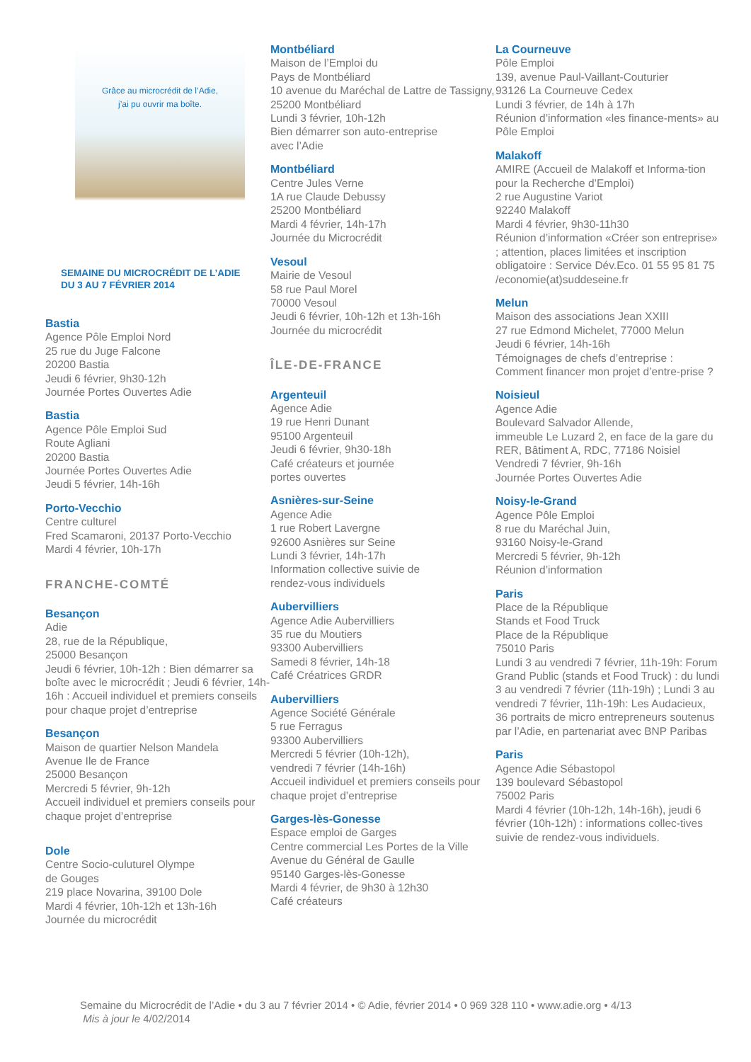Grâce au microcrédit de l’Adie,
j’ai pu ouvrir ma boîte.
SEMAINE DU MICROCRÉDIT DE L’ADIE
DU 3 AU 7 FÉVRIER 2014
Bastia
Agence Pôle Emploi Nord
25 rue du Juge Falcone
20200 Bastia
Jeudi 6 février, 9h30-12h
Journée Portes Ouvertes Adie
Bastia
Agence Pôle Emploi Sud
Route Agliani
20200 Bastia
Journée Portes Ouvertes Adie
Jeudi 5 février, 14h-16h
Porto-Vecchio
Centre culturel
Fred Scamaroni, 20137 Porto-Vecchio
Mardi 4 février, 10h-17h
FRANCHE-COMTÉ
Besançon
Adie
28, rue de la République,
25000 Besançon
Jeudi 6 février, 10h-12h : Bien démarrer sa boîte avec le microcrédit ; Jeudi 6 février, 14h-16h : Accueil individuel et premiers conseils pour chaque projet d’entreprise
Besançon
Maison de quartier Nelson Mandela
Avenue Ile de France
25000 Besançon
Mercredi 5 février, 9h-12h
Accueil individuel et premiers conseils pour chaque projet d’entreprise
Dole
Centre Socio-culuturel Olympe
de Gouges
219 place Novarina, 39100 Dole
Mardi 4 février, 10h-12h et 13h-16h
Journée du microcrédit
Montbéliard
Maison de l’Emploi du
Pays de Montbéliard
10 avenue du Maréchal de Lattre de Tassigny, 25200 Montbéliard
Lundi 3 février, 10h-12h
Bien démarrer son auto-entreprise
avec l’Adie
Montbéliard
Centre Jules Verne
1A rue Claude Debussy
25200 Montbéliard
Mardi 4 février, 14h-17h
Journée du Microcrédit
Vesoul
Mairie de Vesoul
58 rue Paul Morel
70000 Vesoul
Jeudi 6 février, 10h-12h et 13h-16h
Journée du microcrédit
ÎLE-DE-FRANCE
Argenteuil
Agence Adie
19 rue Henri Dunant
95100 Argenteuil
Jeudi 6 février, 9h30-18h
Café créateurs et journée
portes ouvertes
Asnières-sur-Seine
Agence Adie
1 rue Robert Lavergne
92600 Asnières sur Seine
Lundi 3 février, 14h-17h
Information collective suivie de
rendez-vous individuels
Aubervilliers
Agence Adie Aubervilliers
35 rue du Moutiers
93300 Aubervilliers
Samedi 8 février, 14h-18
Café Créatrices GRDR
Aubervilliers
Agence Société Générale
5 rue Ferragus
93300 Aubervilliers
Mercredi 5 février (10h-12h),
vendredi 7 février (14h-16h)
Accueil individuel et premiers conseils pour chaque projet d’entreprise
Garges-lès-Gonesse
Espace emploi de Garges
Centre commercial Les Portes de la Ville
Avenue du Général de Gaulle
95140 Garges-lès-Gonesse
Mardi 4 février, de 9h30 à 12h30
Café créateurs
La Courneuve
Pôle Emploi
139, avenue Paul-Vaillant-Couturier
93126 La Courneuve Cedex
Lundi 3 février, de 14h à 17h
Réunion d’information «les finance-ments» au Pôle Emploi
Malakoff
AMIRE (Accueil de Malakoff et Informa-tion pour la Recherche d’Emploi)
2 rue Augustine Variot
92240 Malakoff
Mardi 4 février, 9h30-11h30
Réunion d’information «Créer son entreprise» ; attention, places limitées et inscription obligatoire : Service Dév.Eco. 01 55 95 81 75 /economie(at)suddeseine.fr
Melun
Maison des associations Jean XXIII
27 rue Edmond Michelet, 77000 Melun
Jeudi 6 février, 14h-16h
Témoignages de chefs d’entreprise : Comment financer mon projet d’entre-prise ?
Noisieul
Agence Adie
Boulevard Salvador Allende,
immeuble Le Luzard 2, en face de la gare du RER, Bâtiment A, RDC, 77186 Noisiel
Vendredi 7 février, 9h-16h
Journée Portes Ouvertes Adie
Noisy-le-Grand
Agence Pôle Emploi
8 rue du Maréchal Juin,
93160 Noisy-le-Grand
Mercredi 5 février, 9h-12h
Réunion d’information
Paris
Place de la République
Stands et Food Truck
Place de la République
75010 Paris
Lundi 3 au vendredi 7 février, 11h-19h: Forum Grand Public (stands et Food Truck) : du lundi 3 au vendredi 7 février (11h-19h) ; Lundi 3 au vendredi 7 février, 11h-19h: Les Audacieux, 36 portraits de micro entrepreneurs soutenus par l’Adie, en partenariat avec BNP Paribas
Paris
Agence Adie Sébastopol
139 boulevard Sébastopol
75002 Paris
Mardi 4 février (10h-12h, 14h-16h), jeudi 6 février (10h-12h) : informations collec-tives suivie de rendez-vous individuels.
Semaine du Microcrédit de l’Adie • du 3 au 7 février 2014 • © Adie, février 2014 • 0 969 328 110 • www.adie.org • 4/13
Mis à jour le 4/02/2014